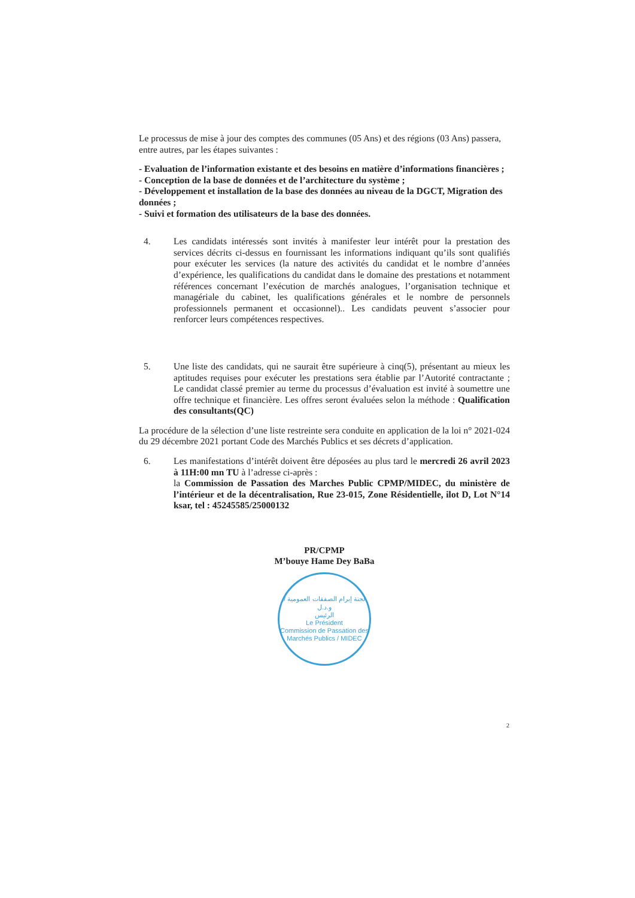Le processus de mise à jour des comptes des communes (05 Ans) et des régions (03 Ans) passera, entre autres, par les étapes suivantes :
- Evaluation de l’information existante et des besoins en matière d’informations financières ;
- Conception de la base de données et de l’architecture du système ;
- Développement et installation de la base des données au niveau de la DGCT, Migration des données ;
- Suivi et formation des utilisateurs de la base des données.
4. Les candidats intéressés sont invités à manifester leur intérêt pour la prestation des services décrits ci-dessus en fournissant les informations indiquant qu’ils sont qualifiés pour exécuter les services (la nature des activités du candidat et le nombre d’années d’expérience, les qualifications du candidat dans le domaine des prestations et notamment références concernant l’exécution de marchés analogues, l’organisation technique et managériale du cabinet, les qualifications générales et le nombre de personnels professionnels permanent et occasionnel).. Les candidats peuvent s’associer pour renforcer leurs compétences respectives.
5. Une liste des candidats, qui ne saurait être supérieure à cinq(5), présentant au mieux les aptitudes requises pour exécuter les prestations sera établie par l’Autorité contractante ; Le candidat classé premier au terme du processus d’évaluation est invité à soumettre une offre technique et financière. Les offres seront évaluées selon la méthode : Qualification des consultants(QC)
La procédure de la sélection d’une liste restreinte sera conduite en application de la loi n° 2021-024 du 29 décembre 2021 portant Code des Marchés Publics et ses décrets d’application.
6. Les manifestations d’intérêt doivent être déposées au plus tard le mercredi 26 avril 2023 à 11H:00 mn TU à l’adresse ci-après :
la Commission de Passation des Marches Public CPMP/MIDEC, du ministère de l’intérieur et de la décentralisation, Rue 23-015, Zone Résidentielle, ilot D, Lot N°14 ksar, tel : 45245585/25000132
PR/CPMP
M’bouye Hame Dey BaBa
لجنة إبرام الصفقات العمومية / و.د.ل
الرئيس
Le Président
Commission de Passation des Marchés Publics / MIDEC
2